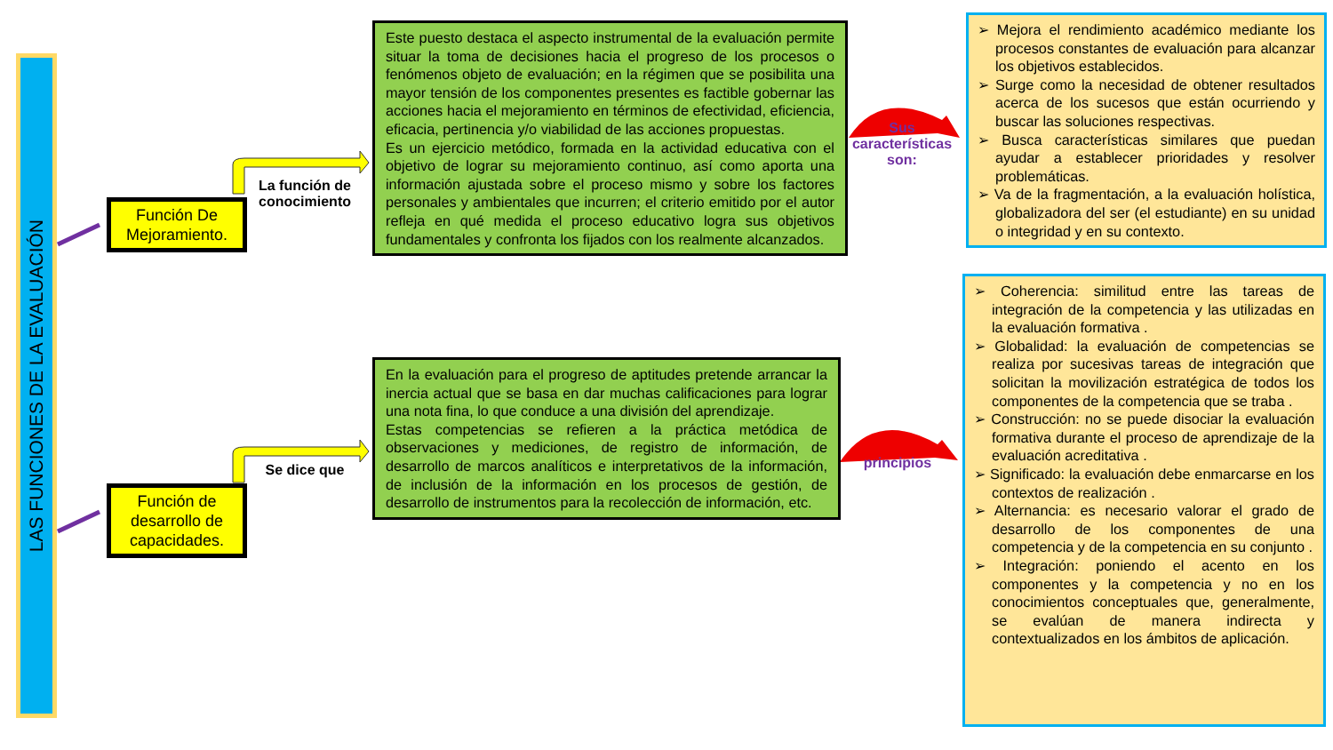LAS FUNCIONES DE LA EVALUACIÓN
Función De Mejoramiento.
Función de desarrollo de capacidades.
La función de conocimiento
Se dice que
Este puesto destaca el aspecto instrumental de la evaluación permite situar la toma de decisiones hacia el progreso de los procesos o fenómenos objeto de evaluación; en la régimen que se posibilita una mayor tensión de los componentes presentes es factible gobernar las acciones hacia el mejoramiento en términos de efectividad, eficiencia, eficacia, pertinencia y/o viabilidad de las acciones propuestas.
Es un ejercicio metódico, formada en la actividad educativa con el objetivo de lograr su mejoramiento continuo, así como aporta una información ajustada sobre el proceso mismo y sobre los factores personales y ambientales que incurren; el criterio emitido por el autor refleja en qué medida el proceso educativo logra sus objetivos fundamentales y confronta los fijados con los realmente alcanzados.
En la evaluación para el progreso de aptitudes pretende arrancar la inercia actual que se basa en dar muchas calificaciones para lograr una nota fina, lo que conduce a una división del aprendizaje.
Estas competencias se refieren a la práctica metódica de observaciones y mediciones, de registro de información, de desarrollo de marcos analíticos e interpretativos de la información, de inclusión de la información en los procesos de gestión, de desarrollo de instrumentos para la recolección de información, etc.
Sus características son:
principios
➢ Mejora el rendimiento académico mediante los procesos constantes de evaluación para alcanzar los objetivos establecidos.
➢ Surge como la necesidad de obtener resultados acerca de los sucesos que están ocurriendo y buscar las soluciones respectivas.
➢ Busca características similares que puedan ayudar a establecer prioridades y resolver problemáticas.
➢ Va de la fragmentación, a la evaluación holística, globalizadora del ser (el estudiante) en su unidad o integridad y en su contexto.
➢ Coherencia: similitud entre las tareas de integración de la competencia y las utilizadas en la evaluación formativa .
➢ Globalidad: la evaluación de competencias se realiza por sucesivas tareas de integración que solicitan la movilización estratégica de todos los componentes de la competencia que se traba .
➢ Construcción: no se puede disociar la evaluación formativa durante el proceso de aprendizaje de la evaluación acreditativa .
➢ Significado: la evaluación debe enmarcarse en los contextos de realización .
➢ Alternancia: es necesario valorar el grado de desarrollo de los componentes de una competencia y de la competencia en su conjunto .
➢ Integración: poniendo el acento en los componentes y la competencia y no en los conocimientos conceptuales que, generalmente, se evalúan de manera indirecta y contextualizados en los ámbitos de aplicación.